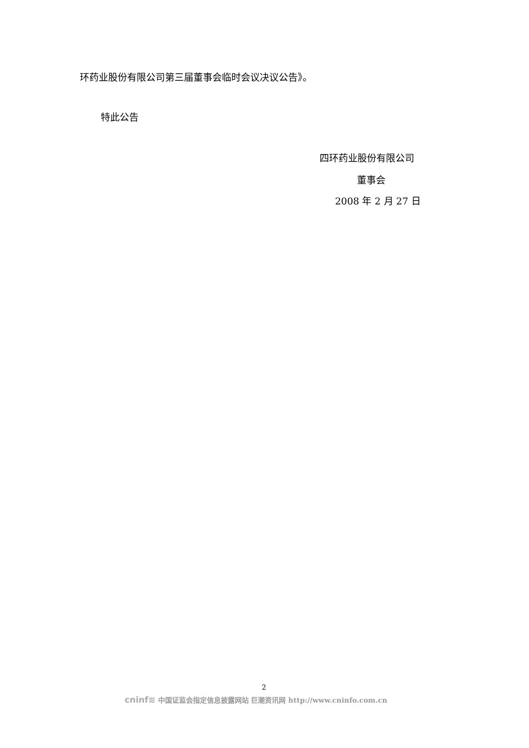环药业股份有限公司第三届董事会临时会议决议公告》。
特此公告
四环药业股份有限公司
董事会
2008 年 2 月 27 日
2
cninf≋ 中国证监会指定信息披露网站 巨潮资讯网 http://www.cninfo.com.cn